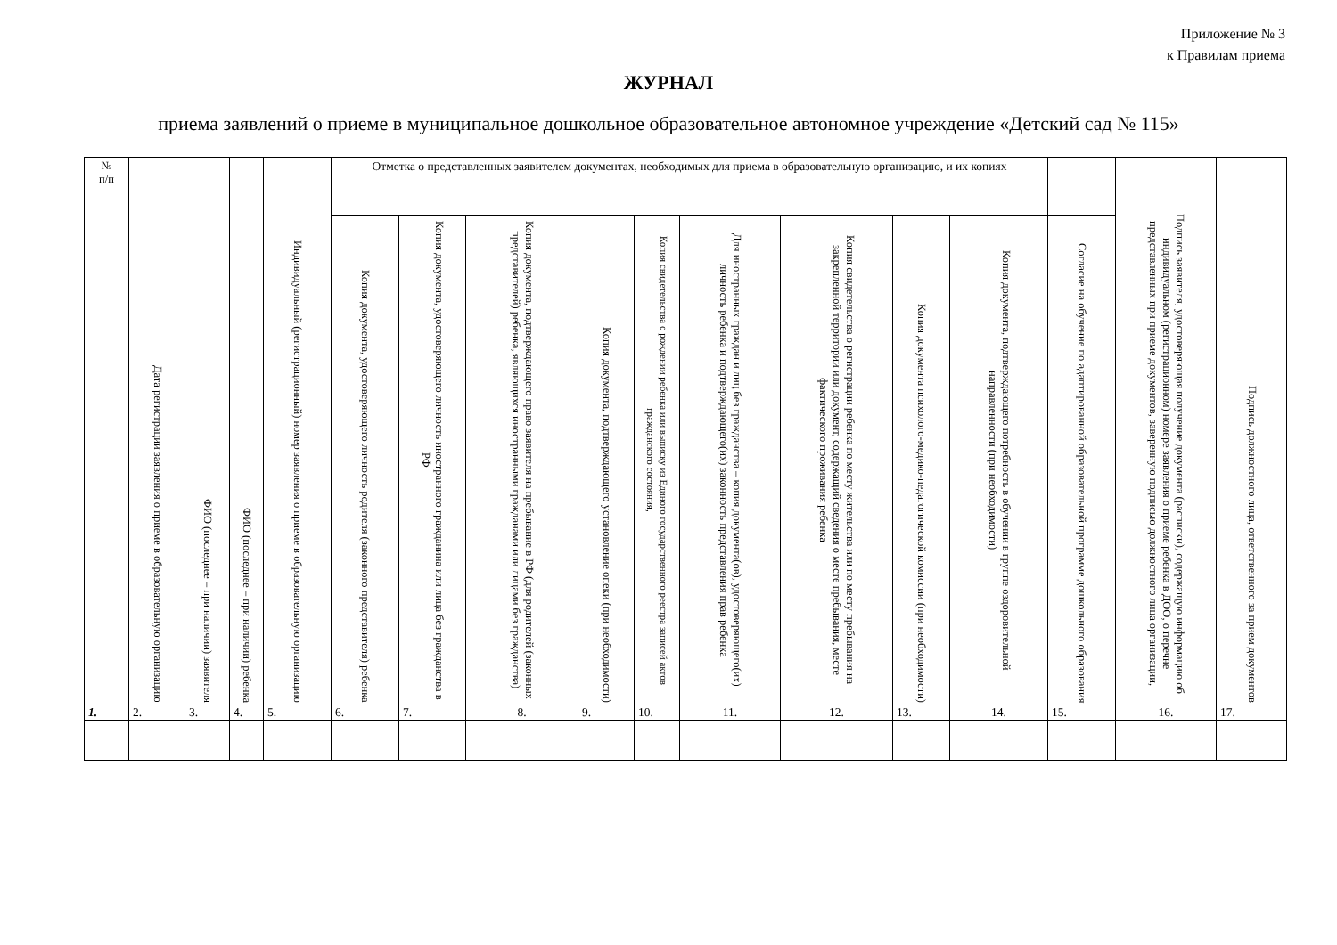Приложение № 3
к Правилам приема
ЖУРНАЛ
приема заявлений о приеме в муниципальное дошкольное образовательное автономное учреждение «Детский сад № 115»
| № п/п | Дата регистрации заявления о приеме в образовательную организацию | ФИО (последнее – при наличии) заявителя | ФИО (последнее – при наличии) ребенка | Индивидуальный (регистрационный) номер заявления о приеме в образовательную организацию | Отметка о представленных заявителем документах, необходимых для приема в образовательную организацию, и их копиях | | | | | | | | | | Подпись заявителя, удостоверяющая получение документа (расписки), содержащую информацию об индивидуальном (регистрационном) номере заявления о приеме ребенка в ДОО, о перечне представленных при приеме документов, заверенную подписью должностного лица организации, | Подпись должностного лица, ответственного за прием документов |
| --- | --- | --- | --- | --- | --- | --- | --- | --- | --- | --- | --- | --- | --- | --- | --- | --- |
| | | | | | Копия документа, удостоверяющего личность родителя (законного представителя) ребенка | Копия документа, удостоверяющего личность иностранного гражданина или лица без гражданства в РФ | Копия документа, подтверждающего право заявителя на пребывание в РФ (для родителей (законных представителей) ребенка, являющихся иностранными гражданами или лицами без гражданства) | Копия документа, подтверждающего установление опеки (при необходимости) | Копия свидетельства о рождении ребенка или выписку из Единого государственного реестра записей актов гражданского состояния, | Для иностранных граждан и лиц без гражданства – копия документа(ов), удостоверяющего(их) личность ребенка и подтверждающего(их) законность представления прав ребенка | Копия свидетельства о регистрации ребенка по месту жительства или по месту пребывания на закрепленной территории или документ, содержащий сведения о месте пребывания, месте фактического проживания ребенка | Копия документа психолого-медико-педагогической комиссии (при необходимости) | Копия документа, подтверждающего потребность в обучении в группе оздоровительной направленности (при необходимости) | Согласие на обучение по адаптированной образовательной программе дошкольного образования | | |
| 1. | 2. | 3. | 4. | 5. | 6. | 7. | 8. | 9. | 10. | 11. | 12. | 13. | 14. | 15. | 16. | 17. |